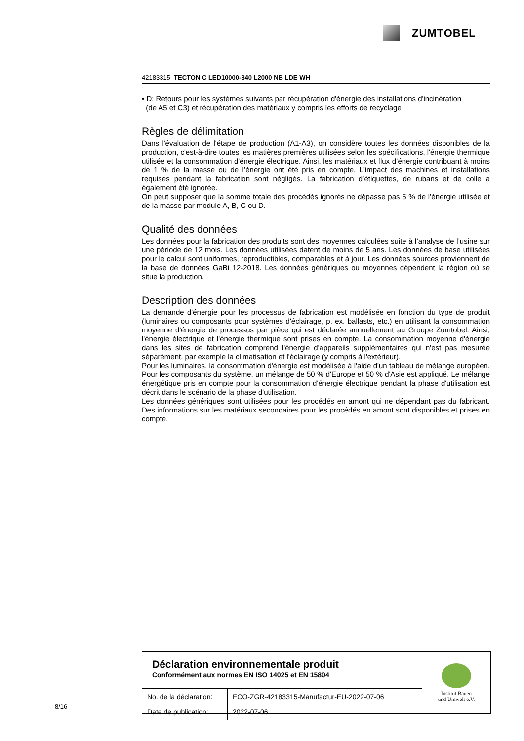ZUMTOBEL
42183315 TECTON C LED10000-840 L2000 NB LDE WH
• D: Retours pour les systèmes suivants par récupération d'énergie des installations d'incinération
(de A5 et C3) et récupération des matériaux y compris les efforts de recyclage
Règles de délimitation
Dans l'évaluation de l'étape de production (A1-A3), on considère toutes les données disponibles de la production, c'est-à-dire toutes les matières premières utilisées selon les spécifications, l'énergie thermique utilisée et la consommation d'énergie électrique. Ainsi, les matériaux et flux d’énergie contribuant à moins de 1 % de la masse ou de l’énergie ont été pris en compte. L'impact des machines et installations requises pendant la fabrication sont nègligès. La fabrication d’étiquettes, de rubans et de colle a également été ignorée.
On peut supposer que la somme totale des procédés ignorés ne dépasse pas 5 % de l’énergie utilisée et de la masse par module A, B, C ou D.
Qualité des données
Les données pour la fabrication des produits sont des moyennes calculées suite à l’analyse de l’usine sur une période de 12 mois. Les données utilisées datent de moins de 5 ans. Les données de base utilisées pour le calcul sont uniformes, reproductibles, comparables et à jour. Les données sources proviennent de la base de données GaBi 12-2018. Les données génériques ou moyennes dépendent la région où se situe la production.
Description des données
La demande d'énergie pour les processus de fabrication est modélisée en fonction du type de produit (luminaires ou composants pour systèmes d'éclairage, p. ex. ballasts, etc.) en utilisant la consommation moyenne d'énergie de processus par pièce qui est déclarée annuellement au Groupe Zumtobel. Ainsi, l'énergie électrique et l'énergie thermique sont prises en compte. La consommation moyenne d'énergie dans les sites de fabrication comprend l'énergie d'appareils supplémentaires qui n'est pas mesurée séparément, par exemple la climatisation et l'éclairage (y compris à l'extérieur).
Pour les luminaires, la consommation d'énergie est modélisée à l'aide d'un tableau de mélange européen. Pour les composants du système, un mélange de 50 % d'Europe et 50 % d'Asie est appliqué. Le mélange énergétique pris en compte pour la consommation d'énergie électrique pendant la phase d'utilisation est décrit dans le scénario de la phase d'utilisation.
Les données génériques sont utilisées pour les procédés en amont qui ne dépendant pas du fabricant. Des informations sur les matériaux secondaires pour les procédés en amont sont disponibles et prises en compte.
Déclaration environnementale produit
Conformément aux normes EN ISO 14025 et EN 15804
| No. de la déclaration: | ECO-ZGR-42183315-Manufactur-EU-2022-07-06 |
| Date de publication: | 2022-07-06 |
Institut Bauen
und Umwelt e.V.
8/16